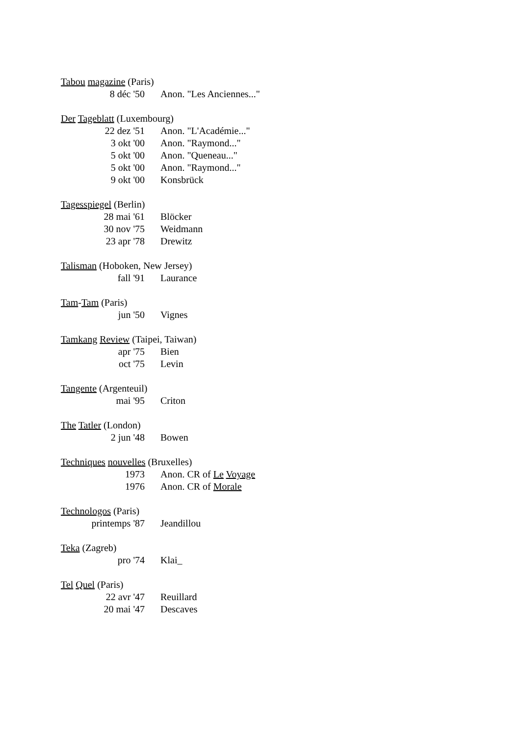Tabou magazine (Paris)
| 8 déc '50 | Anon. "Les Anciennes..." |
Der Tageblatt (Luxembourg)
| 22 dez '51 | Anon. "L'Académie..." |
| 3 okt '00 | Anon. "Raymond..." |
| 5 okt '00 | Anon. "Queneau..." |
| 5 okt '00 | Anon. "Raymond..." |
| 9 okt '00 | Konsbrück |
Tagesspiegel (Berlin)
| 28 mai '61 | Blöcker |
| 30 nov '75 | Weidmann |
| 23 apr '78 | Drewitz |
Talisman (Hoboken, New Jersey)
| fall '91 | Laurance |
Tam-Tam (Paris)
| jun '50 | Vignes |
Tamkang Review (Taipei, Taiwan)
| apr '75 | Bien |
| oct '75 | Levin |
Tangente (Argenteuil)
| mai '95 | Criton |
The Tatler (London)
| 2 jun '48 | Bowen |
Techniques nouvelles (Bruxelles)
| 1973 | Anon. CR of Le Voyage |
| 1976 | Anon. CR of Morale |
Technologos (Paris)
| printemps '87 | Jeandillou |
Teka (Zagreb)
| pro '74 | Klai_ |
Tel Quel (Paris)
| 22 avr '47 | Reuillard |
| 20 mai '47 | Descaves |